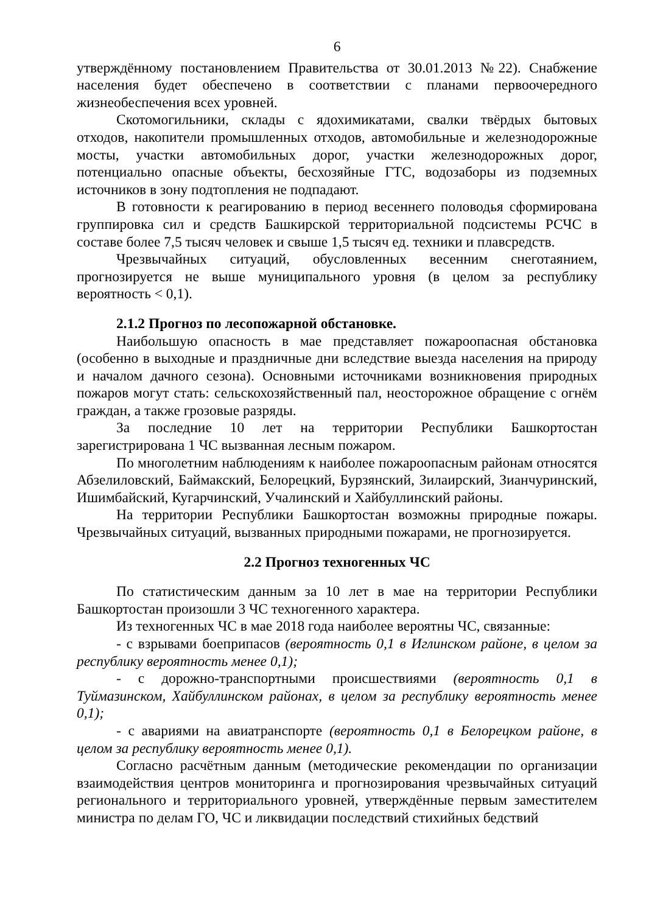6
утверждённому постановлением Правительства от 30.01.2013 №22). Снабжение населения будет обеспечено в соответствии с планами первоочередного жизнеобеспечения всех уровней.
Скотомогильники, склады с ядохимикатами, свалки твёрдых бытовых отходов, накопители промышленных отходов, автомобильные и железнодорожные мосты, участки автомобильных дорог, участки железнодорожных дорог, потенциально опасные объекты, бесхозяйные ГТС, водозаборы из подземных источников в зону подтопления не подпадают.
В готовности к реагированию в период весеннего половодья сформирована группировка сил и средств Башкирской территориальной подсистемы РСЧС в составе более 7,5 тысяч человек и свыше 1,5 тысяч ед. техники и плавсредств.
Чрезвычайных ситуаций, обусловленных весенним снеготаянием, прогнозируется не выше муниципального уровня (в целом за республику вероятность < 0,1).
2.1.2 Прогноз по лесопожарной обстановке.
Наибольшую опасность в мае представляет пожароопасная обстановка (особенно в выходные и праздничные дни вследствие выезда населения на природу и началом дачного сезона). Основными источниками возникновения природных пожаров могут стать: сельскохозяйственный пал, неосторожное обращение с огнём граждан, а также грозовые разряды.
За последние 10 лет на территории Республики Башкортостан зарегистрирована 1 ЧС вызванная лесным пожаром.
По многолетним наблюдениям к наиболее пожароопасным районам относятся Абзелиловский, Баймакский, Белорецкий, Бурзянский, Зилаирский, Зианчуринский, Ишимбайский, Кугарчинский, Учалинский и Хайбуллинский районы.
На территории Республики Башкортостан возможны природные пожары. Чрезвычайных ситуаций, вызванных природными пожарами, не прогнозируется.
2.2 Прогноз техногенных ЧС
По статистическим данным за 10 лет в мае на территории Республики Башкортостан произошли 3 ЧС техногенного характера.
Из техногенных ЧС в мае 2018 года наиболее вероятны ЧС, связанные:
- с взрывами боеприпасов (вероятность 0,1 в Иглинском районе, в целом за республику вероятность менее 0,1);
- с дорожно-транспортными происшествиями (вероятность 0,1 в Туймазинском, Хайбуллинском районах, в целом за республику вероятность менее 0,1);
- с авариями на авиатранспорте (вероятность 0,1 в Белорецком районе, в целом за республику вероятность менее 0,1).
Согласно расчётным данным (методические рекомендации по организации взаимодействия центров мониторинга и прогнозирования чрезвычайных ситуаций регионального и территориального уровней, утверждённые первым заместителем министра по делам ГО, ЧС и ликвидации последствий стихийных бедствий